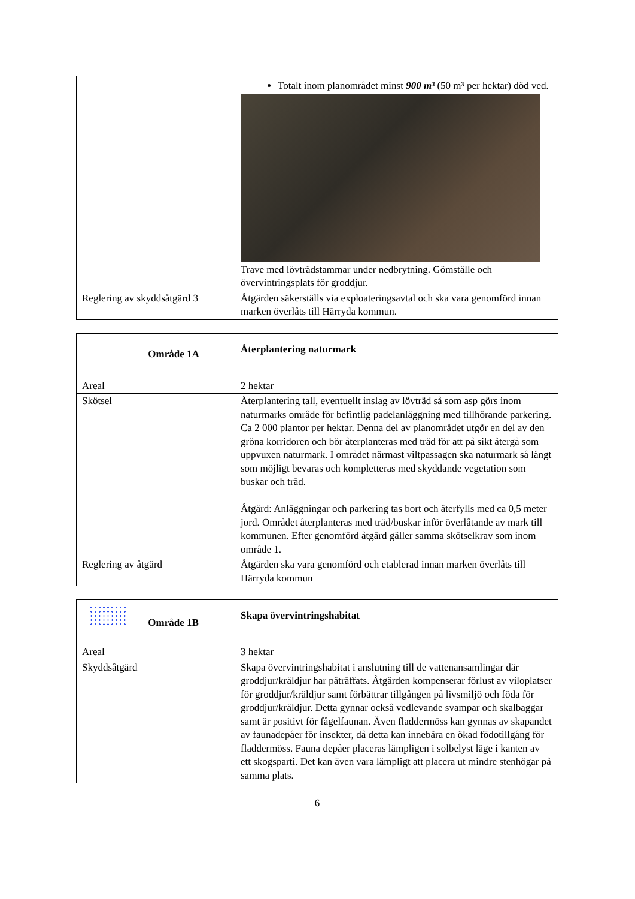| | Totalt inom planområdet minst 900 m³ (50 m³ per hektar) död ved. Trave med lövträdstammar under nedbrytning. Gömställe och övervintringsplats för groddjur. |
| Reglering av skyddsåtgärd 3 | Åtgärden säkerställs via exploateringsavtal och ska vara genomförd innan marken överlåts till Härryda kommun. |
| Område 1A | Återplantering naturmark |
| Areal | 2 hektar |
| Skötsel | Återplantering tall, eventuellt inslag av lövträd så som asp görs inom naturmarks område för befintlig padelanläggning med tillhörande parkering. Ca 2 000 plantor per hektar. Denna del av planområdet utgör en del av den gröna korridoren och bör återplanteras med träd för att på sikt återgå som uppvuxen naturmark. I området närmast viltpassagen ska naturmark så långt som möjligt bevaras och kompletteras med skyddande vegetation som buskar och träd. Åtgärd: Anläggningar och parkering tas bort och återfylls med ca 0,5 meter jord. Området återplanteras med träd/buskar inför överlåtande av mark till kommunen. Efter genomförd åtgärd gäller samma skötselkrav som inom område 1. |
| Reglering av åtgärd | Åtgärden ska vara genomförd och etablerad innan marken överlåts till Härryda kommun |
| Område 1B | Skapa övervintringshabitat |
| Areal | 3 hektar |
| Skyddsåtgärd | Skapa övervintringshabitat i anslutning till de vattenansamlingar där groddjur/kräldjur har påträffats. Åtgärden kompenserar förlust av viloplatser för groddjur/kräldjur samt förbättrar tillgången på livsmiljö och föda för groddjur/kräldjur. Detta gynnar också vedlevande svampar och skalbaggar samt är positivt för fågelfaunan. Även fladdermöss kan gynnas av skapandet av faunadepåer för insekter, då detta kan innebära en ökad födotillgång för fladdermöss. Fauna depåer placeras lämpligen i solbelyst läge i kanten av ett skogsparti. Det kan även vara lämpligt att placera ut mindre stenhögar på samma plats. |
6